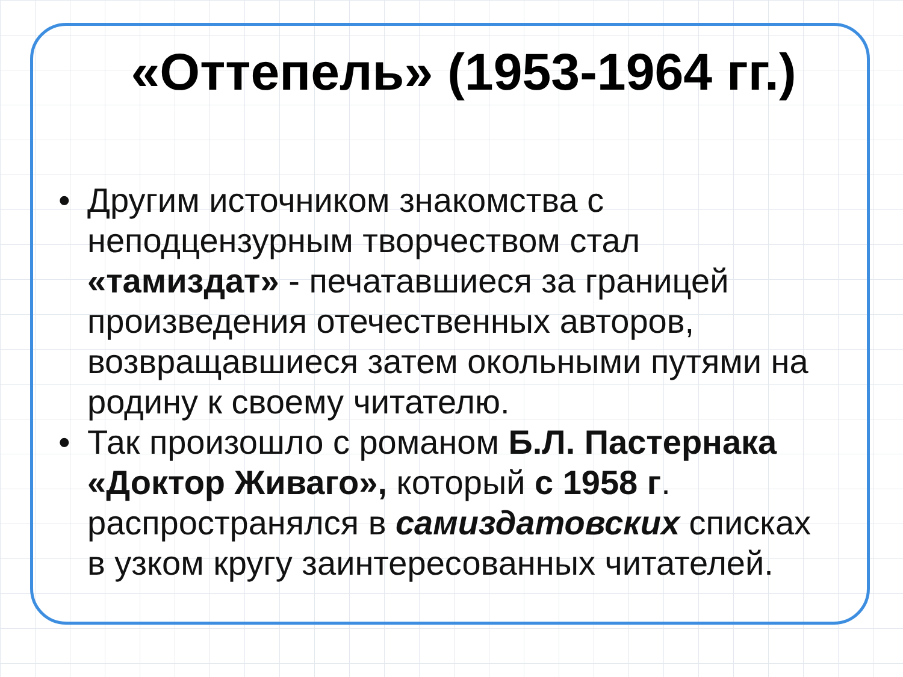«Оттепель» (1953-1964 гг.)
• Другим источником знакомства с неподцензурным творчеством стал «тамиздат» - печатавшиеся за границей произведения отечественных авторов, возвращавшиеся затем окольными путями на родину к своему читателю.
• Так произошло с романом Б.Л. Пастернака «Доктор Живаго», который с 1958 г. распространялся в самиздатовских списках в узком кругу заинтересованных читателей.